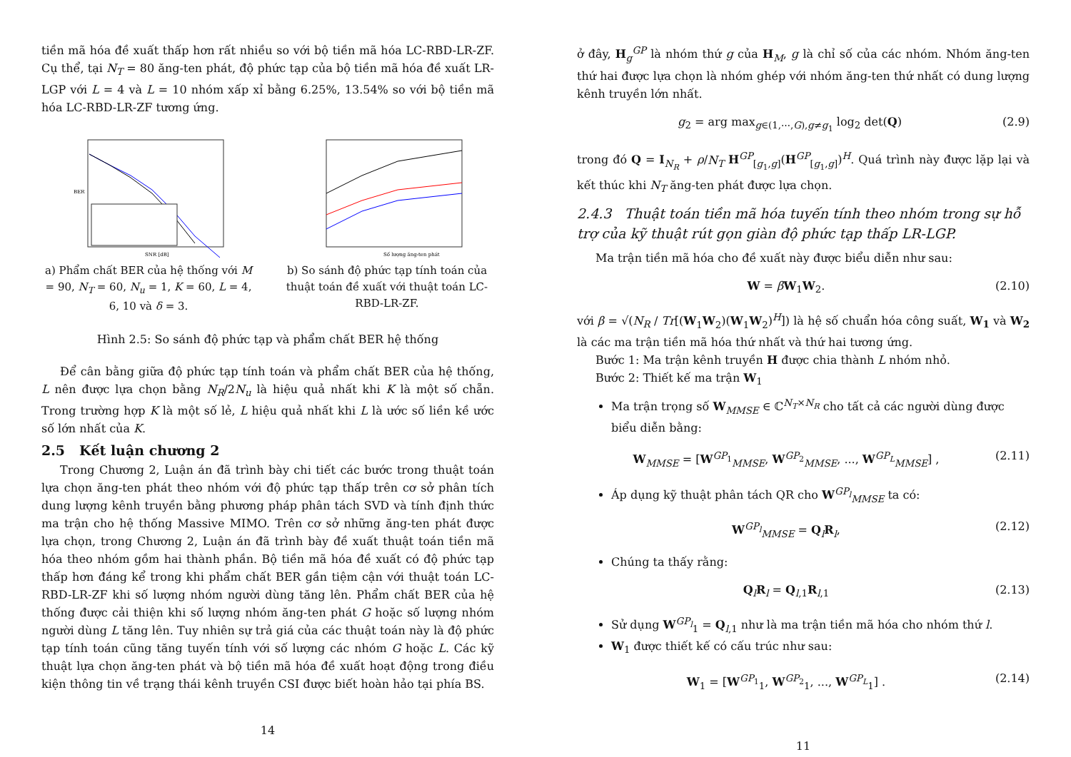tiền mã hóa đề xuất thấp hơn rất nhiều so với bộ tiền mã hóa LC-RBD-LR-ZF. Cụ thể, tại N<sub>T</sub> = 80 ăng-ten phát, độ phức tạp của bộ tiền mã hóa đề xuất LR-LGP với L = 4 và L = 10 nhóm xấp xỉ bằng 6.25%, 13.54% so với bộ tiền mã hóa LC-RBD-LR-ZF tương ứng.
BER
SNR [dB]
a) Phẩm chất BER của hệ thống với M = 90, N<sub>T</sub> = 60, N<sub>u</sub> = 1, K = 60, L = 4, 6, 10 và δ = 3.
Số lượng ăng-ten phát
b) So sánh độ phức tạp tính toán của thuật toán đề xuất với thuật toán LC-RBD-LR-ZF.
Hình 2.5: So sánh độ phức tạp và phẩm chất BER hệ thống
Để cân bằng giữa độ phức tạp tính toán và phẩm chất BER của hệ thống, L nên được lựa chọn bằng N<sub>R</sub>/2N<sub>u</sub> là hiệu quả nhất khi K là một số chẵn. Trong trường hợp K là một số lẻ, L hiệu quả nhất khi L là ước số liền kề ước số lớn nhất của K.
2.5 Kết luận chương 2
Trong Chương 2, Luận án đã trình bày chi tiết các bước trong thuật toán lựa chọn ăng-ten phát theo nhóm với độ phức tạp thấp trên cơ sở phân tích dung lượng kênh truyền bằng phương pháp phân tách SVD và tính định thức ma trận cho hệ thống Massive MIMO. Trên cơ sở những ăng-ten phát được lựa chọn, trong Chương 2, Luận án đã trình bày đề xuất thuật toán tiền mã hóa theo nhóm gồm hai thành phần. Bộ tiền mã hóa đề xuất có độ phức tạp thấp hơn đáng kể trong khi phẩm chất BER gần tiệm cận với thuật toán LC-RBD-LR-ZF khi số lượng nhóm người dùng tăng lên. Phẩm chất BER của hệ thống được cải thiện khi số lượng nhóm ăng-ten phát G hoặc số lượng nhóm người dùng L tăng lên. Tuy nhiên sự trả giá của các thuật toán này là độ phức tạp tính toán cũng tăng tuyến tính với số lượng các nhóm G hoặc L. Các kỹ thuật lựa chọn ăng-ten phát và bộ tiền mã hóa đề xuất hoạt động trong điều kiện thông tin về trạng thái kênh truyền CSI được biết hoàn hảo tại phía BS.
14
ở đây, H<sub>g</sub><sup>GP</sup> là nhóm thứ g của H<sub>M</sub>, g là chỉ số của các nhóm. Nhóm ăng-ten thứ hai được lựa chọn là nhóm ghép với nhóm ăng-ten thứ nhất có dung lượng kênh truyền lớn nhất.
g<sub>2</sub> = arg max<sub>g∈(1,⋯,G),g≠g<sub>1</sub></sub> log<sub>2</sub> det(Q) (2.9)
trong đó Q = I<sub>N<sub>R</sub></sub> + ρ/N<sub>T</sub> H<sup>GP</sup><sub>[g<sub>1</sub>,g]</sub>(H<sup>GP</sup><sub>[g<sub>1</sub>,g]</sub>)<sup>H</sup>. Quá trình này được lặp lại và kết thúc khi N<sub>T</sub> ăng-ten phát được lựa chọn.
2.4.3 Thuật toán tiền mã hóa tuyến tính theo nhóm trong sự hỗ trợ của kỹ thuật rút gọn giàn độ phức tạp thấp LR-LGP.
Ma trận tiền mã hóa cho đề xuất này được biểu diễn như sau:
W = βW<sub>1</sub>W<sub>2</sub>. (2.10)
với β = √(N<sub>R</sub> / Tr[(W<sub>1</sub>W<sub>2</sub>)(W<sub>1</sub>W<sub>2</sub>)<sup>H</sup>]) là hệ số chuẩn hóa công suất, W<sub>1</sub> và W<sub>2</sub> là các ma trận tiền mã hóa thứ nhất và thứ hai tương ứng.
Bước 1: Ma trận kênh truyền H được chia thành L nhóm nhỏ.
Bước 2: Thiết kế ma trận W<sub>1</sub>
Ma trận trọng số W<sub>MMSE</sub> ∈ ℂ<sup>N<sub>T</sub>×N<sub>R</sub></sup> cho tất cả các người dùng được biểu diễn bằng:
W<sub>MMSE</sub> = [W<sup>GP<sub>1</sub></sup><sub>MMSE</sub>, W<sup>GP<sub>2</sub></sup><sub>MMSE</sub>, ..., W<sup>GP<sub>L</sub></sup><sub>MMSE</sub>] , (2.11)
Áp dụng kỹ thuật phân tách QR cho W<sup>GP<sub>l</sub></sup><sub>MMSE</sub> ta có:
W<sup>GP<sub>l</sub></sup><sub>MMSE</sub> = Q<sub>l</sub>R<sub>l</sub>, (2.12)
Chúng ta thấy rằng:
Q<sub>l</sub>R<sub>l</sub> = Q<sub>l,1</sub>R<sub>l,1</sub> (2.13)
Sử dụng W<sup>GP<sub>l</sub></sup><sub>1</sub> = Q<sub>l,1</sub> như là ma trận tiền mã hóa cho nhóm thứ l.
W<sub>1</sub> được thiết kế có cấu trúc như sau:
W<sub>1</sub> = [W<sup>GP<sub>1</sub></sup><sub>1</sub>, W<sup>GP<sub>2</sub></sup><sub>1</sub>, ..., W<sup>GP<sub>L</sub></sup><sub>1</sub>] . (2.14)
11